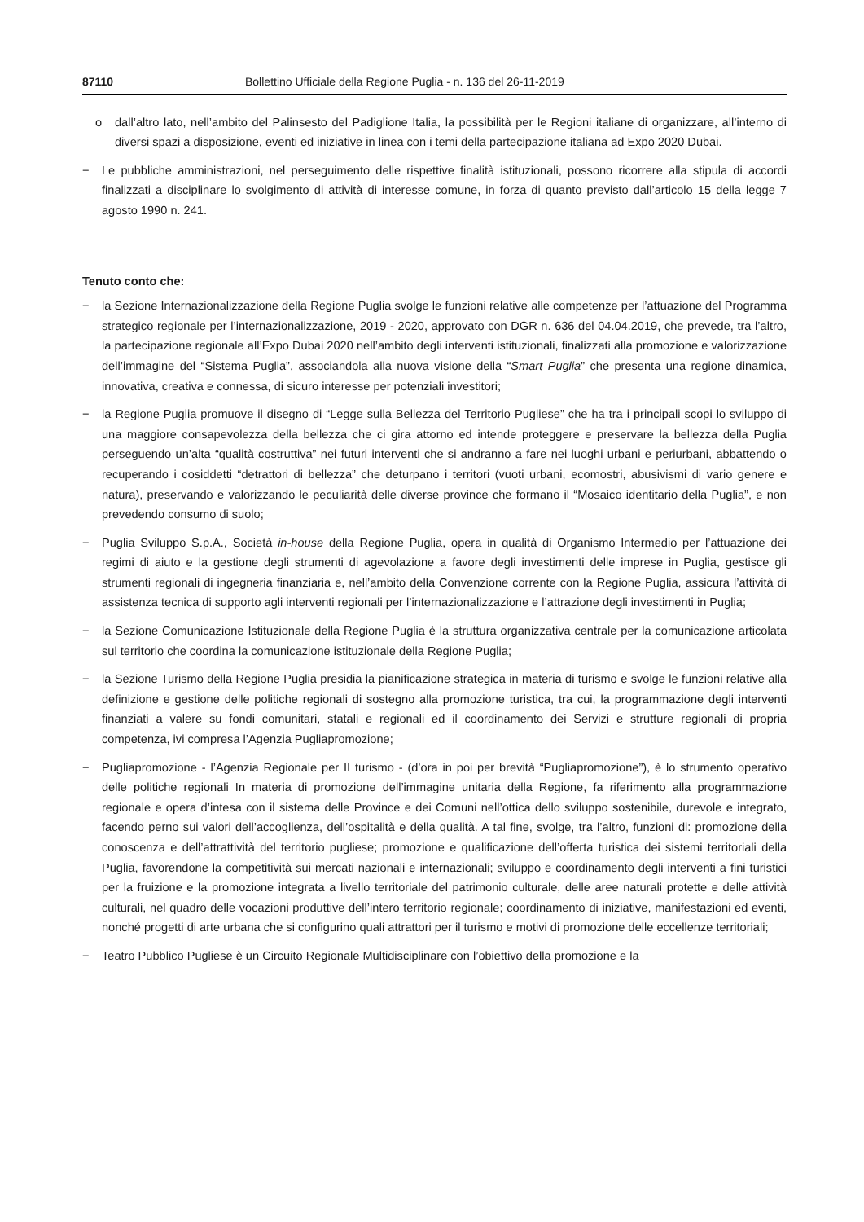87110 Bollettino Ufficiale della Regione Puglia - n. 136 del 26-11-2019
o dall’altro lato, nell’ambito del Palinsesto del Padiglione Italia, la possibilità per le Regioni italiane di organizzare, all’interno di diversi spazi a disposizione, eventi ed iniziative in linea con i temi della partecipazione italiana ad Expo 2020 Dubai.
− Le pubbliche amministrazioni, nel perseguimento delle rispettive finalità istituzionali, possono ricorrere alla stipula di accordi finalizzati a disciplinare lo svolgimento di attività di interesse comune, in forza di quanto previsto dall’articolo 15 della legge 7 agosto 1990 n. 241.
Tenuto conto che:
− la Sezione Internazionalizzazione della Regione Puglia svolge le funzioni relative alle competenze per l’attuazione del Programma strategico regionale per l’internazionalizzazione, 2019 - 2020, approvato con DGR n. 636 del 04.04.2019, che prevede, tra l’altro, la partecipazione regionale all’Expo Dubai 2020 nell’ambito degli interventi istituzionali, finalizzati alla promozione e valorizzazione dell’immagine del “Sistema Puglia”, associandola alla nuova visione della “Smart Puglia” che presenta una regione dinamica, innovativa, creativa e connessa, di sicuro interesse per potenziali investitori;
− la Regione Puglia promuove il disegno di “Legge sulla Bellezza del Territorio Pugliese” che ha tra i principali scopi lo sviluppo di una maggiore consapevolezza della bellezza che ci gira attorno ed intende proteggere e preservare la bellezza della Puglia perseguendo un’alta “qualità costruttiva” nei futuri interventi che si andranno a fare nei luoghi urbani e periurbani, abbattendo o recuperando i cosiddetti “detrattori di bellezza” che deturpano i territori (vuoti urbani, ecomostri, abusivismi di vario genere e natura), preservando e valorizzando le peculiarità delle diverse province che formano il “Mosaico identitario della Puglia”, e non prevedendo consumo di suolo;
− Puglia Sviluppo S.p.A., Società in-house della Regione Puglia, opera in qualità di Organismo Intermedio per l’attuazione dei regimi di aiuto e la gestione degli strumenti di agevolazione a favore degli investimenti delle imprese in Puglia, gestisce gli strumenti regionali di ingegneria finanziaria e, nell’ambito della Convenzione corrente con la Regione Puglia, assicura l’attività di assistenza tecnica di supporto agli interventi regionali per l’internazionalizzazione e l’attrazione degli investimenti in Puglia;
− la Sezione Comunicazione Istituzionale della Regione Puglia è la struttura organizzativa centrale per la comunicazione articolata sul territorio che coordina la comunicazione istituzionale della Regione Puglia;
− la Sezione Turismo della Regione Puglia presidia la pianificazione strategica in materia di turismo e svolge le funzioni relative alla definizione e gestione delle politiche regionali di sostegno alla promozione turistica, tra cui, la programmazione degli interventi finanziati a valere su fondi comunitari, statali e regionali ed il coordinamento dei Servizi e strutture regionali di propria competenza, ivi compresa l’Agenzia Pugliapromozione;
− Pugliapromozione - l’Agenzia Regionale per II turismo - (d’ora in poi per brevità “Pugliapromozione”), è lo strumento operativo delle politiche regionali In materia di promozione dell’immagine unitaria della Regione, fa riferimento alla programmazione regionale e opera d’intesa con il sistema delle Province e dei Comuni nell’ottica dello sviluppo sostenibile, durevole e integrato, facendo perno sui valori dell’accoglienza, dell’ospitalità e della qualità. A tal fine, svolge, tra l’altro, funzioni di: promozione della conoscenza e dell’attrattività del territorio pugliese; promozione e qualificazione dell’offerta turistica dei sistemi territoriali della Puglia, favorendone la competitività sui mercati nazionali e internazionali; sviluppo e coordinamento degli interventi a fini turistici per la fruizione e la promozione integrata a livello territoriale del patrimonio culturale, delle aree naturali protette e delle attività culturali, nel quadro delle vocazioni produttive dell’intero territorio regionale; coordinamento di iniziative, manifestazioni ed eventi, nonché progetti di arte urbana che si configurino quali attrattori per il turismo e motivi di promozione delle eccellenze territoriali;
− Teatro Pubblico Pugliese è un Circuito Regionale Multidisciplinare con l’obiettivo della promozione e la